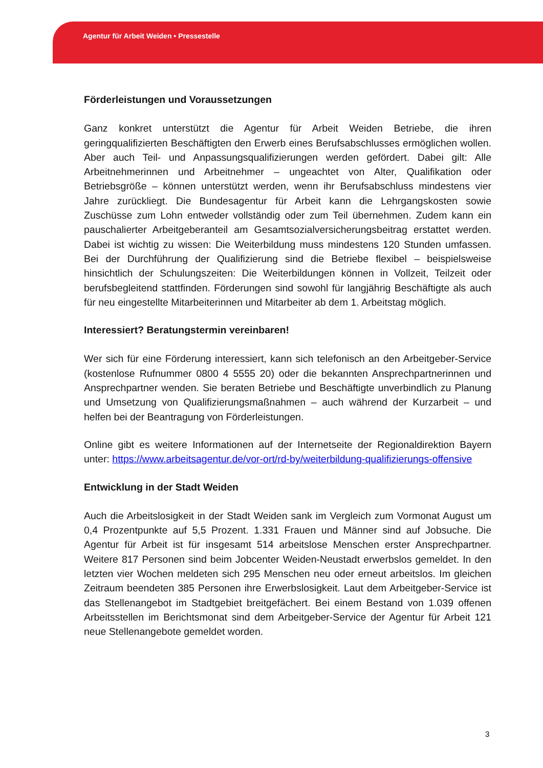Agentur für Arbeit Weiden • Pressestelle
Förderleistungen und Voraussetzungen
Ganz konkret unterstützt die Agentur für Arbeit Weiden Betriebe, die ihren geringqualifizierten Beschäftigten den Erwerb eines Berufsabschlusses ermöglichen wollen. Aber auch Teil- und Anpassungsqualifizierungen werden gefördert. Dabei gilt: Alle Arbeitnehmerinnen und Arbeitnehmer – ungeachtet von Alter, Qualifikation oder Betriebsgröße – können unterstützt werden, wenn ihr Berufsabschluss mindestens vier Jahre zurückliegt. Die Bundesagentur für Arbeit kann die Lehrgangskosten sowie Zuschüsse zum Lohn entweder vollständig oder zum Teil übernehmen. Zudem kann ein pauschalierter Arbeitgeberanteil am Gesamtsozialversicherungsbeitrag erstattet werden. Dabei ist wichtig zu wissen: Die Weiterbildung muss mindestens 120 Stunden umfassen. Bei der Durchführung der Qualifizierung sind die Betriebe flexibel – beispielsweise hinsichtlich der Schulungszeiten: Die Weiterbildungen können in Vollzeit, Teilzeit oder berufsbegleitend stattfinden. Förderungen sind sowohl für langjährig Beschäftigte als auch für neu eingestellte Mitarbeiterinnen und Mitarbeiter ab dem 1. Arbeitstag möglich.
Interessiert? Beratungstermin vereinbaren!
Wer sich für eine Förderung interessiert, kann sich telefonisch an den Arbeitgeber-Service (kostenlose Rufnummer 0800 4 5555 20) oder die bekannten Ansprechpartnerinnen und Ansprechpartner wenden. Sie beraten Betriebe und Beschäftigte unverbindlich zu Planung und Umsetzung von Qualifizierungsmaßnahmen – auch während der Kurzarbeit – und helfen bei der Beantragung von Förderleistungen.
Online gibt es weitere Informationen auf der Internetseite der Regionaldirektion Bayern unter: https://www.arbeitsagentur.de/vor-ort/rd-by/weiterbildung-qualifizierungs-offensive
Entwicklung in der Stadt Weiden
Auch die Arbeitslosigkeit in der Stadt Weiden sank im Vergleich zum Vormonat August um 0,4 Prozentpunkte auf 5,5 Prozent. 1.331 Frauen und Männer sind auf Jobsuche. Die Agentur für Arbeit ist für insgesamt 514 arbeitslose Menschen erster Ansprechpartner. Weitere 817 Personen sind beim Jobcenter Weiden-Neustadt erwerbslos gemeldet. In den letzten vier Wochen meldeten sich 295 Menschen neu oder erneut arbeitslos. Im gleichen Zeitraum beendeten 385 Personen ihre Erwerbslosigkeit. Laut dem Arbeitgeber-Service ist das Stellenangebot im Stadtgebiet breitgefächert. Bei einem Bestand von 1.039 offenen Arbeitsstellen im Berichtsmonat sind dem Arbeitgeber-Service der Agentur für Arbeit 121 neue Stellenangebote gemeldet worden.
3